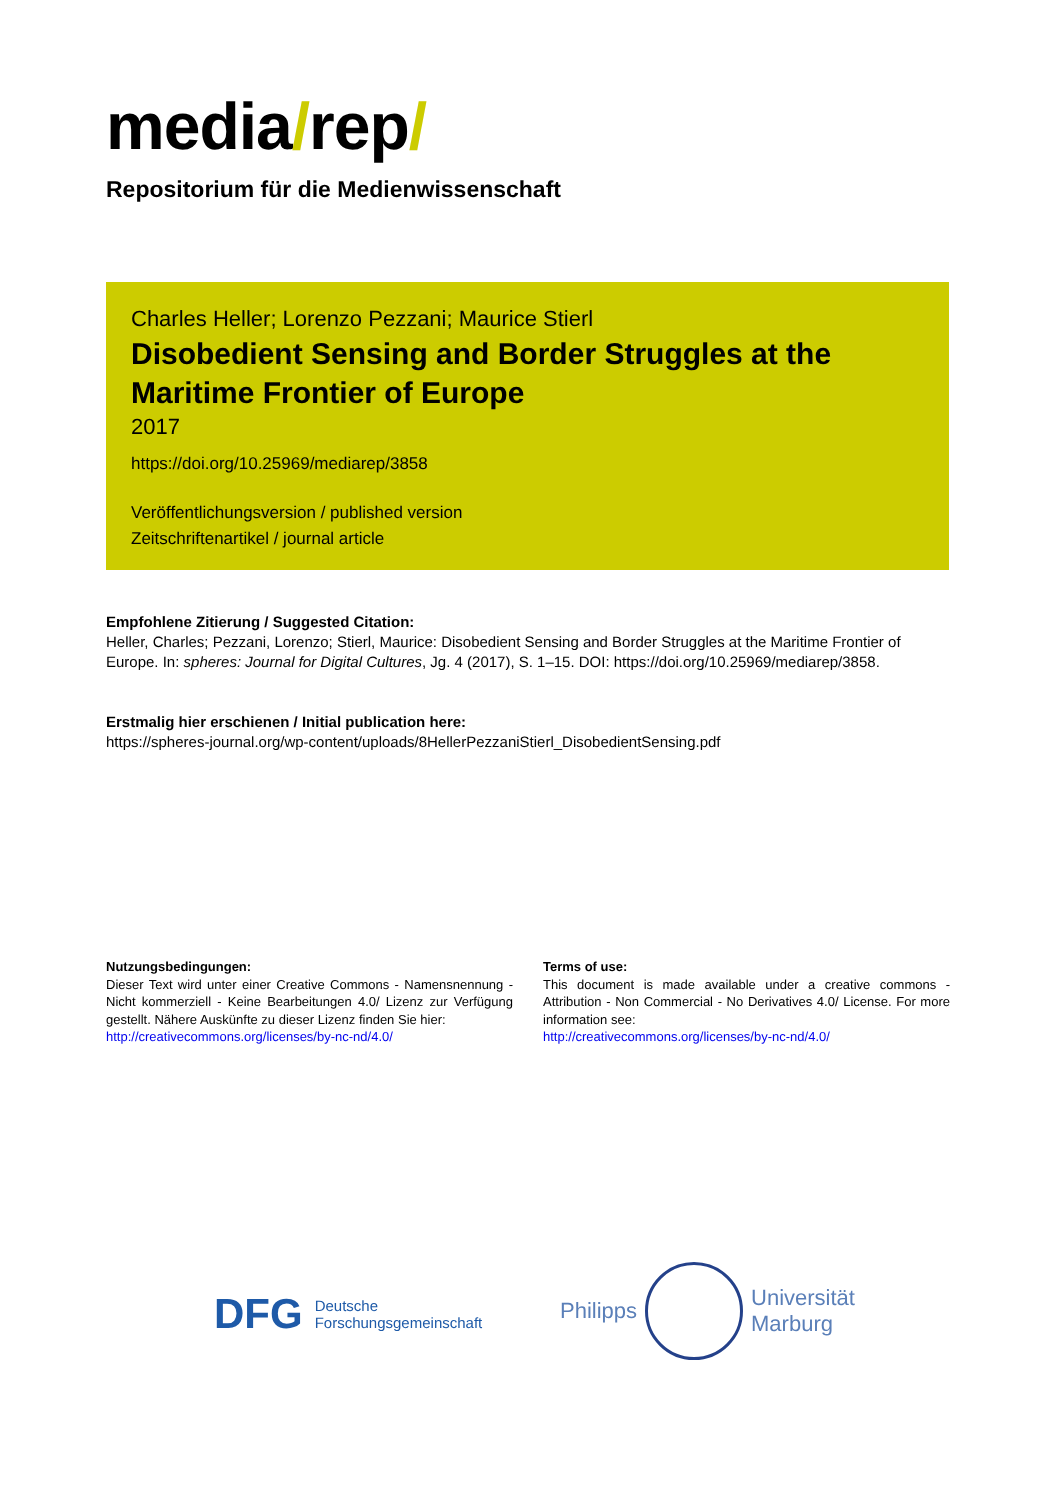media/rep/
Repositorium für die Medienwissenschaft
Charles Heller; Lorenzo Pezzani; Maurice Stierl
Disobedient Sensing and Border Struggles at the Maritime Frontier of Europe
2017
https://doi.org/10.25969/mediarep/3858
Veröffentlichungsversion / published version
Zeitschriftenartikel / journal article
Empfohlene Zitierung / Suggested Citation:
Heller, Charles; Pezzani, Lorenzo; Stierl, Maurice: Disobedient Sensing and Border Struggles at the Maritime Frontier of Europe. In: spheres: Journal for Digital Cultures, Jg. 4 (2017), S. 1–15. DOI: https://doi.org/10.25969/mediarep/3858.
Erstmalig hier erschienen / Initial publication here:
https://spheres-journal.org/wp-content/uploads/8HellerPezzaniStierl_DisobedientSensing.pdf
Nutzungsbedingungen:
Dieser Text wird unter einer Creative Commons - Namensnennung - Nicht kommerziell - Keine Bearbeitungen 4.0/ Lizenz zur Verfügung gestellt. Nähere Auskünfte zu dieser Lizenz finden Sie hier:
http://creativecommons.org/licenses/by-nc-nd/4.0/
Terms of use:
This document is made available under a creative commons - Attribution - Non Commercial - No Derivatives 4.0/ License. For more information see:
http://creativecommons.org/licenses/by-nc-nd/4.0/
DFG Deutsche
Forschungsgemeinschaft
Philipps
Universität
Marburg